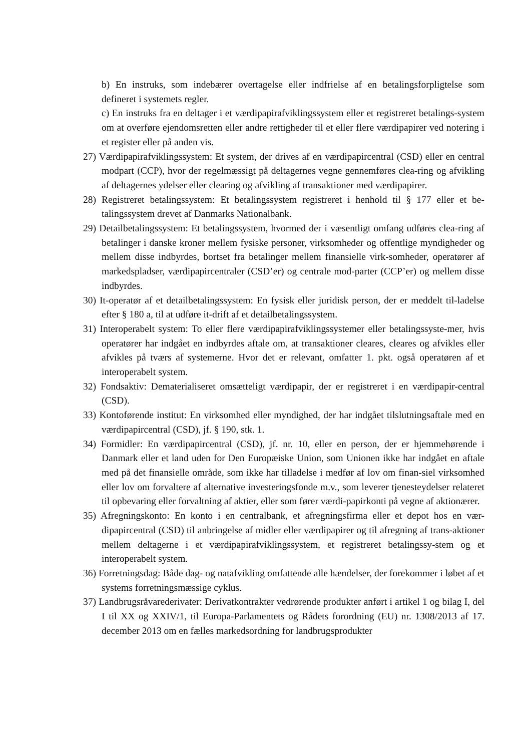b) En instruks, som indebærer overtagelse eller indfrielse af en betalingsforpligtelse som defineret i systemets regler.
c) En instruks fra en deltager i et værdipapirafviklingssystem eller et registreret betalings-system om at overføre ejendomsretten eller andre rettigheder til et eller flere værdipapirer ved notering i et register eller på anden vis.
27) Værdipapirafviklingssystem: Et system, der drives af en værdipapircentral (CSD) eller en central modpart (CCP), hvor der regelmæssigt på deltagernes vegne gennemføres clea-ring og afvikling af deltagernes ydelser eller clearing og afvikling af transaktioner med værdipapirer.
28) Registreret betalingssystem: Et betalingssystem registreret i henhold til § 177 eller et be-talingssystem drevet af Danmarks Nationalbank.
29) Detailbetalingssystem: Et betalingssystem, hvormed der i væsentligt omfang udføres clea-ring af betalinger i danske kroner mellem fysiske personer, virksomheder og offentlige myndigheder og mellem disse indbyrdes, bortset fra betalinger mellem finansielle virk-somheder, operatører af markedspladser, værdipapircentraler (CSD’er) og centrale mod-parter (CCP’er) og mellem disse indbyrdes.
30) It-operatør af et detailbetalingssystem: En fysisk eller juridisk person, der er meddelt til-ladelse efter § 180 a, til at udføre it-drift af et detailbetalingssystem.
31) Interoperabelt system: To eller flere værdipapirafviklingssystemer eller betalingssyste-mer, hvis operatører har indgået en indbyrdes aftale om, at transaktioner cleares, cleares og afvikles eller afvikles på tværs af systemerne. Hvor det er relevant, omfatter 1. pkt. også operatøren af et interoperabelt system.
32) Fondsaktiv: Dematerialiseret omsætteligt værdipapir, der er registreret i en værdipapir-central (CSD).
33) Kontoførende institut: En virksomhed eller myndighed, der har indgået tilslutningsaftale med en værdipapircentral (CSD), jf. § 190, stk. 1.
34) Formidler: En værdipapircentral (CSD), jf. nr. 10, eller en person, der er hjemmehørende i Danmark eller et land uden for Den Europæiske Union, som Unionen ikke har indgået en aftale med på det finansielle område, som ikke har tilladelse i medfør af lov om finan-siel virksomhed eller lov om forvaltere af alternative investeringsfonde m.v., som leverer tjenesteydelser relateret til opbevaring eller forvaltning af aktier, eller som fører værdi-papirkonti på vegne af aktionærer.
35) Afregningskonto: En konto i en centralbank, et afregningsfirma eller et depot hos en vær-dipapircentral (CSD) til anbringelse af midler eller værdipapirer og til afregning af trans-aktioner mellem deltagerne i et værdipapirafviklingssystem, et registreret betalingssy-stem og et interoperabelt system.
36) Forretningsdag: Både dag- og natafvikling omfattende alle hændelser, der forekommer i løbet af et systems forretningsmæssige cyklus.
37) Landbrugsråvarederivater: Derivatkontrakter vedrørende produkter anført i artikel 1 og bilag I, del I til XX og XXIV/1, til Europa-Parlamentets og Rådets forordning (EU) nr. 1308/2013 af 17. december 2013 om en fælles markedsordning for landbrugsprodukter